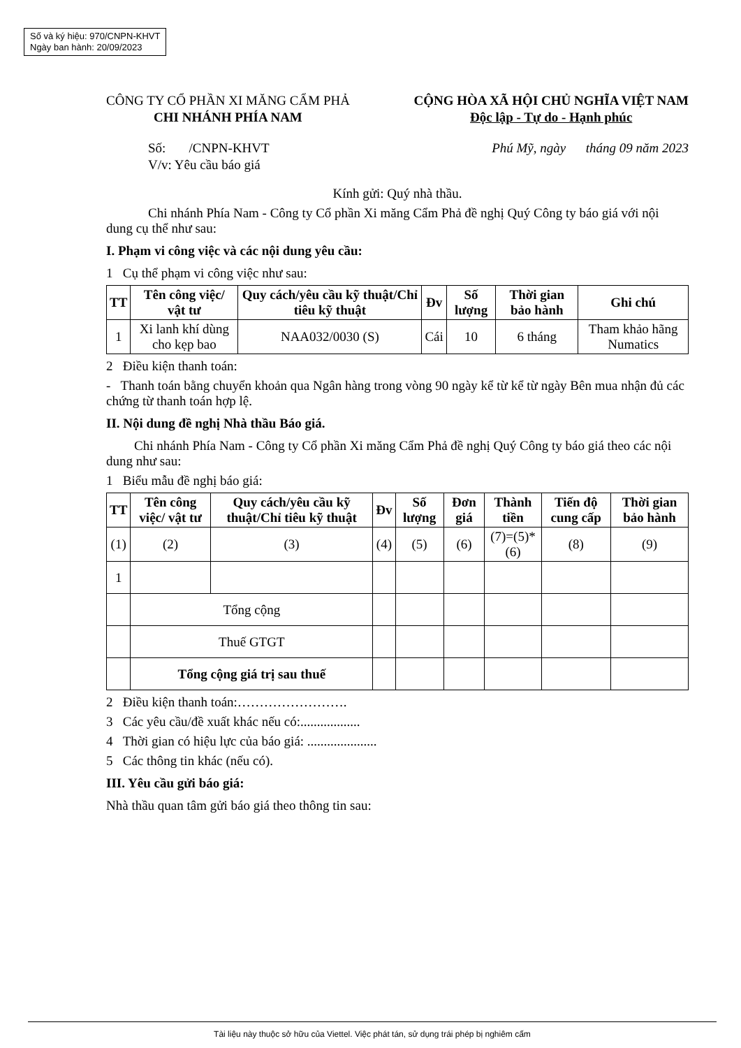Số và ký hiệu: 970/CNPN-KHVT
Ngày ban hành: 20/09/2023
CÔNG TY CỔ PHẦN XI MĂNG CẨM PHẢ
CHI NHÁNH PHÍA NAM
CỘNG HÒA XÃ HỘI CHỦ NGHĨA VIỆT NAM
Độc lập - Tự do - Hạnh phúc
Số: /CNPN-KHVT
V/v: Yêu cầu báo giá
Phú Mỹ, ngày tháng 09 năm 2023
Kính gửi: Quý nhà thầu.
Chi nhánh Phía Nam - Công ty Cổ phần Xi măng Cẩm Phả đề nghị Quý Công ty báo giá với nội dung cụ thể như sau:
I. Phạm vi công việc và các nội dung yêu cầu:
1 Cụ thể phạm vi công việc như sau:
| TT | Tên công việc/ vật tư | Quy cách/yêu cầu kỹ thuật/Chỉ tiêu kỹ thuật | Đv | Số lượng | Thời gian bảo hành | Ghi chú |
| --- | --- | --- | --- | --- | --- | --- |
| 1 | Xi lanh khí dùng cho kẹp bao | NAA032/0030 (S) | Cái | 10 | 6 tháng | Tham khảo hãng Numatics |
2 Điều kiện thanh toán:
- Thanh toán bằng chuyển khoản qua Ngân hàng trong vòng 90 ngày kể từ kể từ ngày Bên mua nhận đủ các chứng từ thanh toán hợp lệ.
II. Nội dung đề nghị Nhà thầu Báo giá.
Chi nhánh Phía Nam - Công ty Cổ phần Xi măng Cẩm Phả đề nghị Quý Công ty báo giá theo các nội dung như sau:
1 Biểu mẫu đề nghị báo giá:
| TT | Tên công việc/ vật tư | Quy cách/yêu cầu kỹ thuật/Chỉ tiêu kỹ thuật | Đv | Số lượng | Đơn giá | Thành tiền | Tiến độ cung cấp | Thời gian bảo hành |
| --- | --- | --- | --- | --- | --- | --- | --- | --- |
| (1) | (2) | (3) | (4) | (5) | (6) | (7)=(5)*(6) | (8) | (9) |
| 1 | | | | | | | | |
| | Tổng cộng | | | | | | | |
| | Thuế GTGT | | | | | | | |
| | Tổng cộng giá trị sau thuế | | | | | | | |
2 Điều kiện thanh toán:…………………….
3 Các yêu cầu/đề xuất khác nếu có:..................
4 Thời gian có hiệu lực của báo giá: .....................
5 Các thông tin khác (nếu có).
III. Yêu cầu gửi báo giá:
Nhà thầu quan tâm gửi báo giá theo thông tin sau:
Tài liệu này thuộc sở hữu của Viettel. Việc phát tán, sử dụng trái phép bị nghiêm cấm